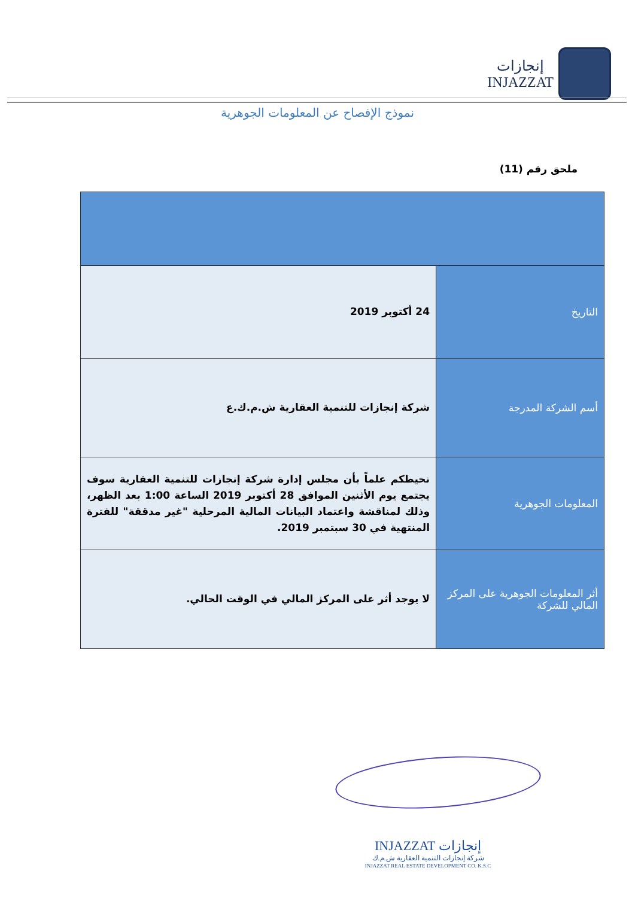إنجازات
INJAZZAT
نموذج الإفصاح عن المعلومات الجوهرية
ملحق رقم (11)
| التاريخ | 24 أكتوبر 2019 |
| أسم الشركة المدرجة | شركة إنجازات للتنمية العقارية ش.م.ك.ع |
| المعلومات الجوهرية | نحيطكم علماً بأن مجلس إدارة شركة إنجازات للتنمية العقارية سوف يجتمع يوم الأثنين الموافق 28 أكتوبر 2019 الساعة 1:00 بعد الظهر، وذلك لمناقشة واعتماد البيانات المالية المرحلية "غير مدققة" للفترة المنتهية في 30 سبتمبر 2019. |
| أثر المعلومات الجوهرية على المركز المالي للشركة | لا يوجد أثر على المركز المالي في الوقت الحالي. |
إنجازات INJAZZAT
شركة إنجازات التنمية العقارية ش.م.ك
INJAZZAT REAL ESTATE DEVELOPMENT CO. K.S.C